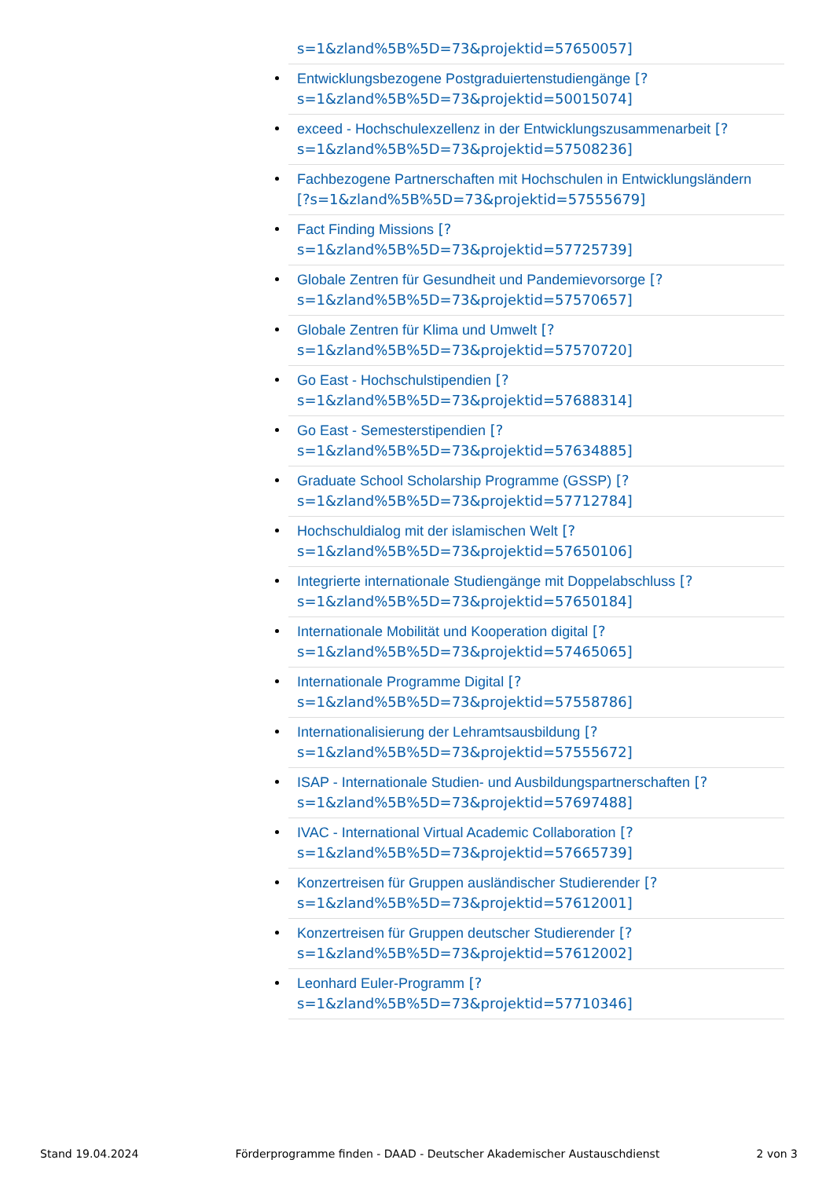s=1&zland%5B%5D=73&projektid=57650057]
Entwicklungsbezogene Postgraduiertenstudiengänge [?
s=1&zland%5B%5D=73&projektid=50015074]
exceed - Hochschulexzellenz in der Entwicklungszusammenarbeit [?
s=1&zland%5B%5D=73&projektid=57508236]
Fachbezogene Partnerschaften mit Hochschulen in Entwicklungsländern
[?s=1&zland%5B%5D=73&projektid=57555679]
Fact Finding Missions [?
s=1&zland%5B%5D=73&projektid=57725739]
Globale Zentren für Gesundheit und Pandemievorsorge [?
s=1&zland%5B%5D=73&projektid=57570657]
Globale Zentren für Klima und Umwelt [?
s=1&zland%5B%5D=73&projektid=57570720]
Go East - Hochschulstipendien [?
s=1&zland%5B%5D=73&projektid=57688314]
Go East - Semesterstipendien [?
s=1&zland%5B%5D=73&projektid=57634885]
Graduate School Scholarship Programme (GSSP) [?
s=1&zland%5B%5D=73&projektid=57712784]
Hochschuldialog mit der islamischen Welt [?
s=1&zland%5B%5D=73&projektid=57650106]
Integrierte internationale Studiengänge mit Doppelabschluss [?
s=1&zland%5B%5D=73&projektid=57650184]
Internationale Mobilität und Kooperation digital [?
s=1&zland%5B%5D=73&projektid=57465065]
Internationale Programme Digital [?
s=1&zland%5B%5D=73&projektid=57558786]
Internationalisierung der Lehramtsausbildung [?
s=1&zland%5B%5D=73&projektid=57555672]
ISAP - Internationale Studien- und Ausbildungspartnerschaften [?
s=1&zland%5B%5D=73&projektid=57697488]
IVAC - International Virtual Academic Collaboration [?
s=1&zland%5B%5D=73&projektid=57665739]
Konzertreisen für Gruppen ausländischer Studierender [?
s=1&zland%5B%5D=73&projektid=57612001]
Konzertreisen für Gruppen deutscher Studierender [?
s=1&zland%5B%5D=73&projektid=57612002]
Leonhard Euler-Programm [?
s=1&zland%5B%5D=73&projektid=57710346]
Stand 19.04.2024 Förderprogramme finden - DAAD - Deutscher Akademischer Austauschdienst 2 von 3